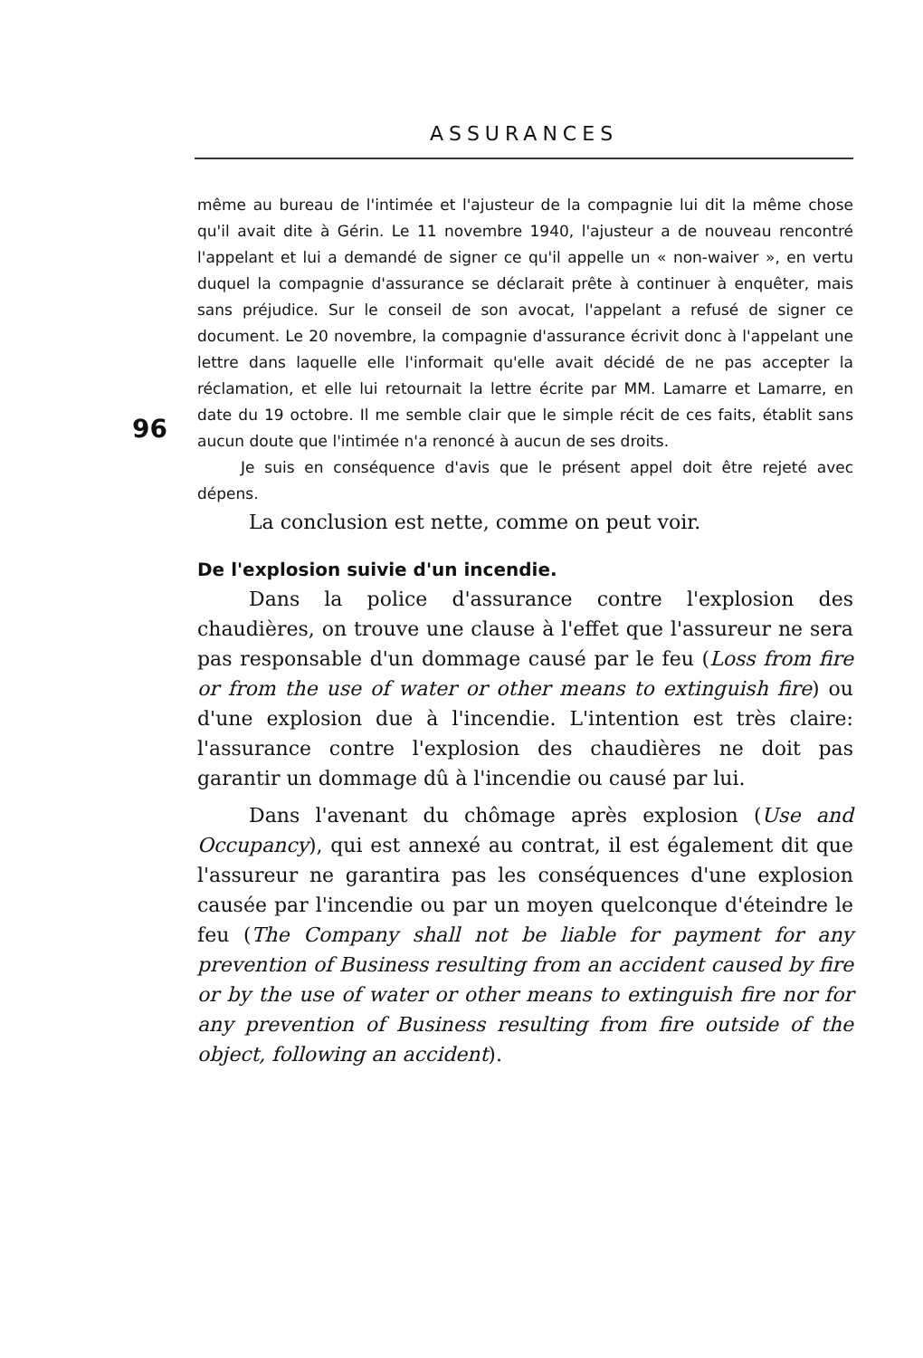ASSURANCES
96
même au bureau de l'intimée et l'ajusteur de la compagnie lui dit la même chose qu'il avait dite à Gérin. Le 11 novembre 1940, l'ajusteur a de nouveau rencontré l'appelant et lui a demandé de signer ce qu'il appelle un « non-waiver », en vertu duquel la compagnie d'assurance se déclarait prête à continuer à enquêter, mais sans préjudice. Sur le conseil de son avocat, l'appelant a refusé de signer ce document. Le 20 novembre, la compagnie d'assurance écrivit donc à l'appelant une lettre dans laquelle elle l'informait qu'elle avait décidé de ne pas accepter la réclamation, et elle lui retournait la lettre écrite par MM. Lamarre et Lamarre, en date du 19 octobre. Il me semble clair que le simple récit de ces faits, établit sans aucun doute que l'intimée n'a renoncé à aucun de ses droits.
Je suis en conséquence d'avis que le présent appel doit être rejeté avec dépens.
La conclusion est nette, comme on peut voir.
De l'explosion suivie d'un incendie.
Dans la police d'assurance contre l'explosion des chaudières, on trouve une clause à l'effet que l'assureur ne sera pas responsable d'un dommage causé par le feu (Loss from fire or from the use of water or other means to extinguish fire) ou d'une explosion due à l'incendie. L'intention est très claire: l'assurance contre l'explosion des chaudières ne doit pas garantir un dommage dû à l'incendie ou causé par lui.
Dans l'avenant du chômage après explosion (Use and Occupancy), qui est annexé au contrat, il est également dit que l'assureur ne garantira pas les conséquences d'une explosion causée par l'incendie ou par un moyen quelconque d'éteindre le feu (The Company shall not be liable for payment for any prevention of Business resulting from an accident caused by fire or by the use of water or other means to extinguish fire nor for any prevention of Business resulting from fire outside of the object, following an accident).